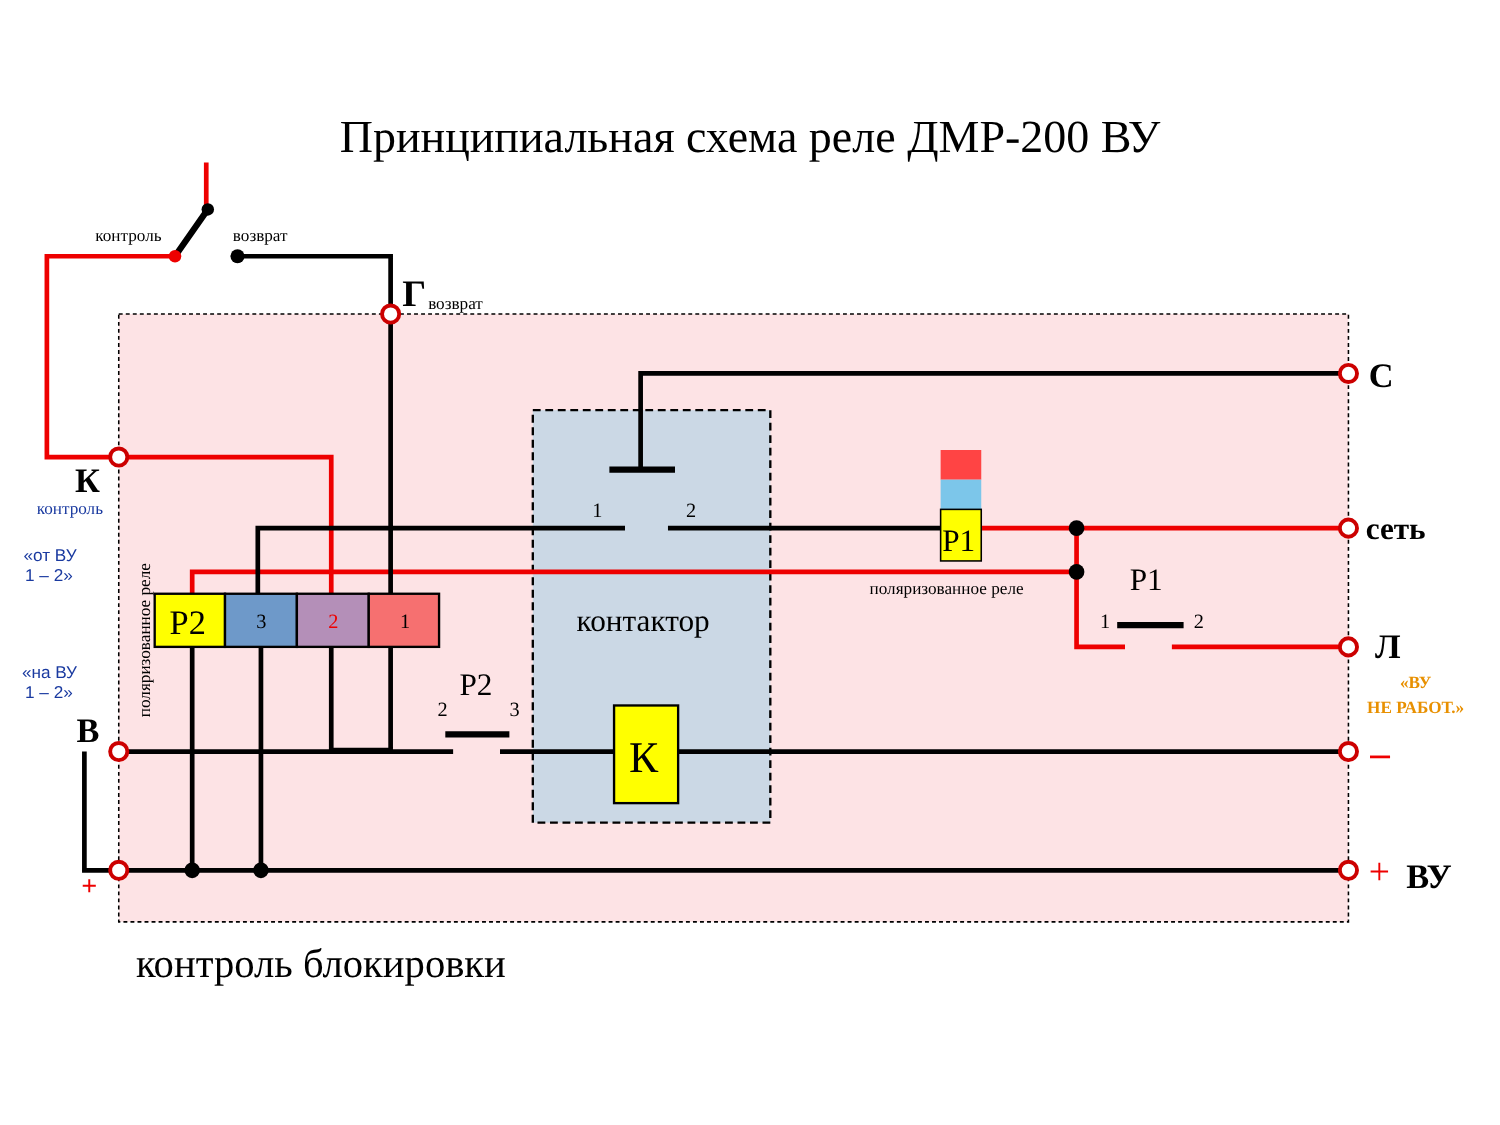Принципиальная схема реле ДМР-200 ВУ
контроль
возврат
Г
возврат
С
сеть
Л
«ВУ
НЕ РАБОТ.»
–
+
ВУ
К
контроль
«от ВУ
1 – 2»
«на ВУ
1 – 2»
В
+
поляризованное реле
Р2
3
2
1
1
2
контактор
Р1
поляризованное реле
Р1
1
2
Р2
2
3
К
контроль блокировки